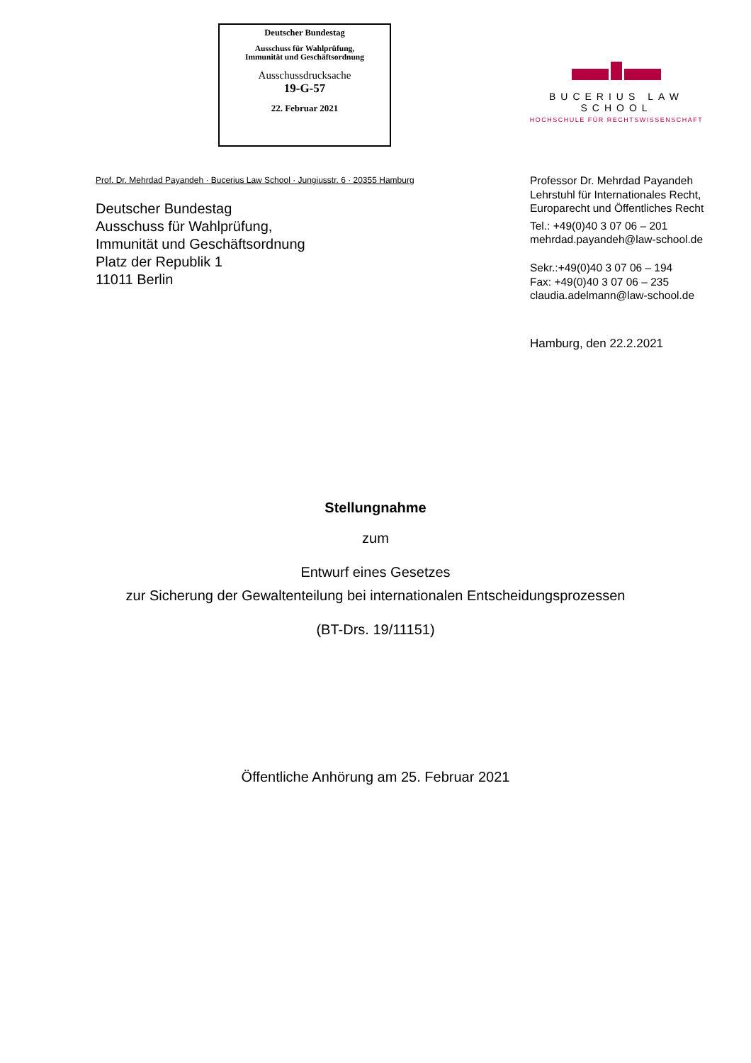Deutscher Bundestag
Ausschuss für Wahlprüfung,
Immunität und Geschäftsordnung
Ausschussdrucksache
19-G-57
22. Februar 2021
BUCERIUS LAW SCHOOL
HOCHSCHULE FÜR RECHTSWISSENSCHAFT
Prof. Dr. Mehrdad Payandeh · Bucerius Law School · Jungiusstr. 6 · 20355 Hamburg
Deutscher Bundestag
Ausschuss für Wahlprüfung,
Immunität und Geschäftsordnung
Platz der Republik 1
11011 Berlin
Professor Dr. Mehrdad Payandeh
Lehrstuhl für Internationales Recht,
Europarecht und Öffentliches Recht
Tel.: +49(0)40 3 07 06 – 201
mehrdad.payandeh@law-school.de
Sekr.:+49(0)40 3 07 06 – 194
Fax: +49(0)40 3 07 06 – 235
claudia.adelmann@law-school.de
Hamburg, den 22.2.2021
Stellungnahme
zum
Entwurf eines Gesetzes
zur Sicherung der Gewaltenteilung bei internationalen Entscheidungsprozessen
(BT-Drs. 19/11151)
Öffentliche Anhörung am 25. Februar 2021